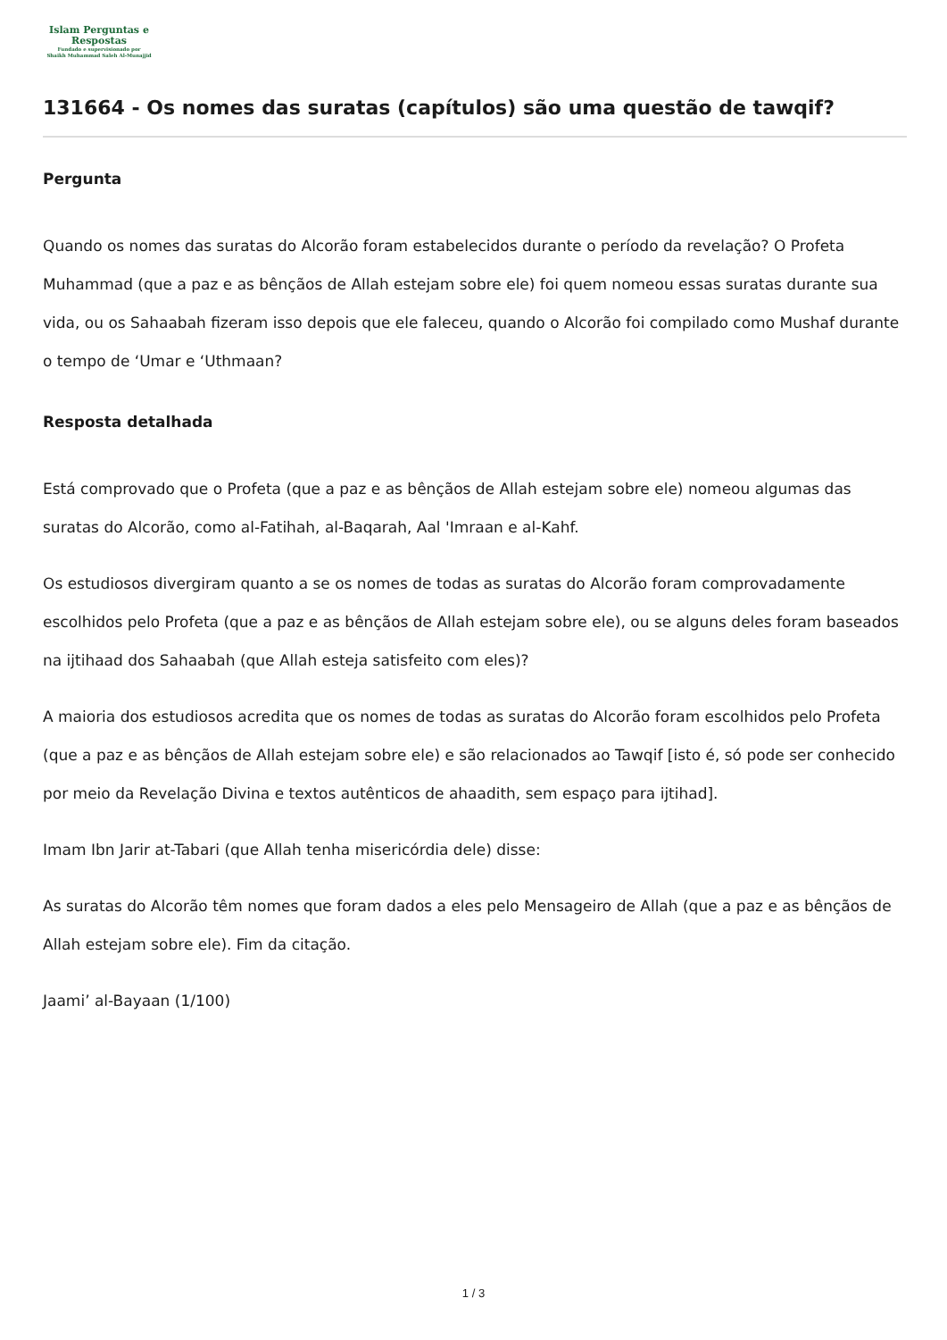Islam Perguntas e
Respostas
Fundado e supervisionado por
Shaikh Muhammad Saleh Al-Munajjid
131664 - Os nomes das suratas (capítulos) são uma questão de tawqif?
Pergunta
Quando os nomes das suratas do Alcorão foram estabelecidos durante o período da revelação? O Profeta Muhammad (que a paz e as bênçãos de Allah estejam sobre ele) foi quem nomeou essas suratas durante sua vida, ou os Sahaabah fizeram isso depois que ele faleceu, quando o Alcorão foi compilado como Mushaf durante o tempo de ‘Umar e ‘Uthmaan?
Resposta detalhada
Está comprovado que o Profeta (que a paz e as bênçãos de Allah estejam sobre ele) nomeou algumas das suratas do Alcorão, como al-Fatihah, al-Baqarah, Aal 'Imraan e al-Kahf.
Os estudiosos divergiram quanto a se os nomes de todas as suratas do Alcorão foram comprovadamente escolhidos pelo Profeta (que a paz e as bênçãos de Allah estejam sobre ele), ou se alguns deles foram baseados na ijtihaad dos Sahaabah (que Allah esteja satisfeito com eles)?
A maioria dos estudiosos acredita que os nomes de todas as suratas do Alcorão foram escolhidos pelo Profeta (que a paz e as bênçãos de Allah estejam sobre ele) e são relacionados ao Tawqif [isto é, só pode ser conhecido por meio da Revelação Divina e textos autênticos de ahaadith, sem espaço para ijtihad].
Imam Ibn Jarir at-Tabari (que Allah tenha misericórdia dele) disse:
As suratas do Alcorão têm nomes que foram dados a eles pelo Mensageiro de Allah (que a paz e as bênçãos de Allah estejam sobre ele). Fim da citação.
Jaami’ al-Bayaan (1/100)
1 / 3